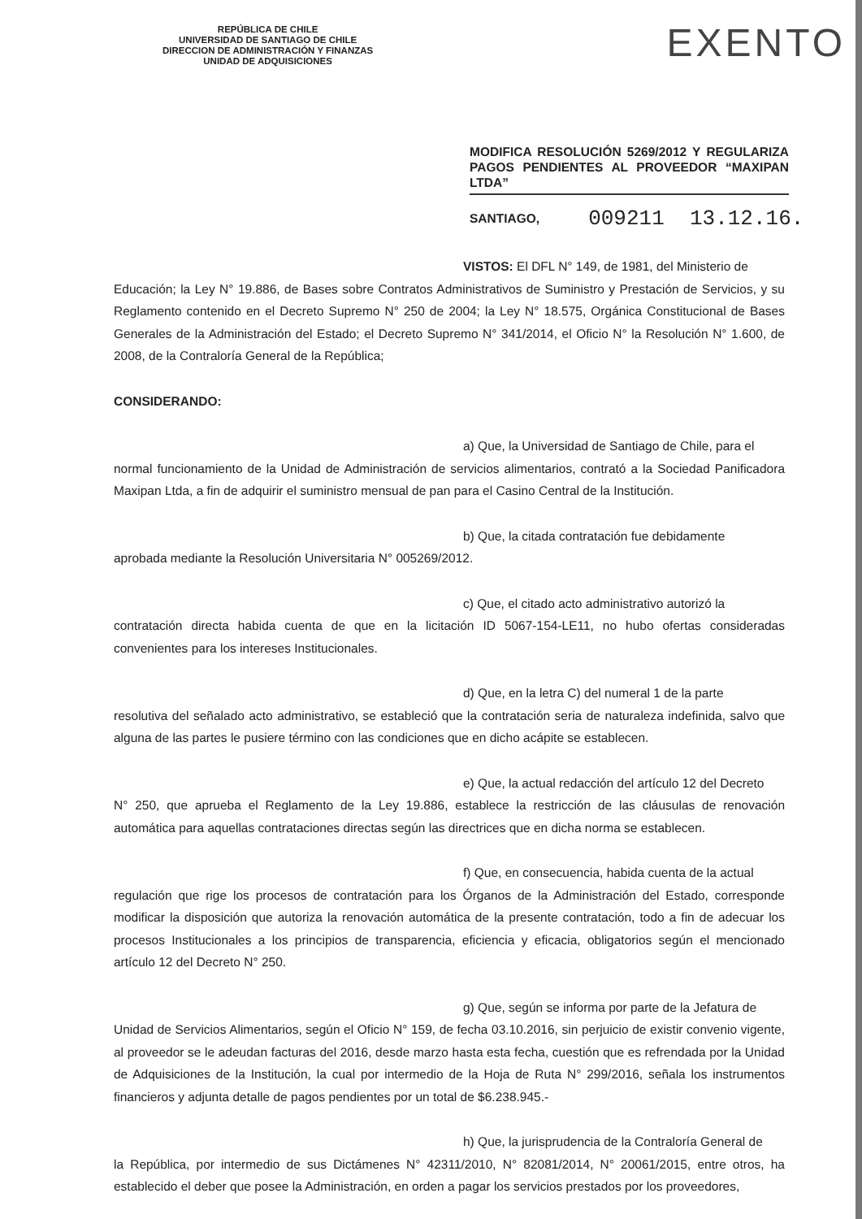REPÚBLICA DE CHILE
UNIVERSIDAD DE SANTIAGO DE CHILE
DIRECCION DE ADMINISTRACIÓN Y FINANZAS
UNIDAD DE ADQUISICIONES
EXENTO
MODIFICA RESOLUCIÓN 5269/2012 Y REGULARIZA PAGOS PENDIENTES AL PROVEEDOR “MAXIPAN LTDA”
SANTIAGO, 009211 13.12.16.
VISTOS: El DFL N° 149, de 1981, del Ministerio de
Educación; la Ley N° 19.886, de Bases sobre Contratos Administrativos de Suministro y Prestación de Servicios, y su Reglamento contenido en el Decreto Supremo N° 250 de 2004; la Ley N° 18.575, Orgánica Constitucional de Bases Generales de la Administración del Estado; el Decreto Supremo N° 341/2014, el Oficio N° la Resolución N° 1.600, de 2008, de la Contraloría General de la República;
CONSIDERANDO:
a) Que, la Universidad de Santiago de Chile, para el
normal funcionamiento de la Unidad de Administración de servicios alimentarios, contrató a la Sociedad Panificadora Maxipan Ltda, a fin de adquirir el suministro mensual de pan para el Casino Central de la Institución.
b) Que, la citada contratación fue debidamente
aprobada mediante la Resolución Universitaria N° 005269/2012.
c) Que, el citado acto administrativo autorizó la
contratación directa habida cuenta de que en la licitación ID 5067-154-LE11, no hubo ofertas consideradas convenientes para los intereses Institucionales.
d) Que, en la letra C) del numeral 1 de la parte
resolutiva del señalado acto administrativo, se estableció que la contratación seria de naturaleza indefinida, salvo que alguna de las partes le pusiere término con las condiciones que en dicho acápite se establecen.
e) Que, la actual redacción del artículo 12 del Decreto
N° 250, que aprueba el Reglamento de la Ley 19.886, establece la restricción de las cláusulas de renovación automática para aquellas contrataciones directas según las directrices que en dicha norma se establecen.
f) Que, en consecuencia, habida cuenta de la actual
regulación que rige los procesos de contratación para los Órganos de la Administración del Estado, corresponde modificar la disposición que autoriza la renovación automática de la presente contratación, todo a fin de adecuar los procesos Institucionales a los principios de transparencia, eficiencia y eficacia, obligatorios según el mencionado artículo 12 del Decreto N° 250.
g) Que, según se informa por parte de la Jefatura de
Unidad de Servicios Alimentarios, según el Oficio N° 159, de fecha 03.10.2016, sin perjuicio de existir convenio vigente, al proveedor se le adeudan facturas del 2016, desde marzo hasta esta fecha, cuestión que es refrendada por la Unidad de Adquisiciones de la Institución, la cual por intermedio de la Hoja de Ruta N° 299/2016, señala los instrumentos financieros y adjunta detalle de pagos pendientes por un total de $6.238.945.-
h) Que, la jurisprudencia de la Contraloría General de
la República, por intermedio de sus Dictámenes N° 42311/2010, N° 82081/2014, N° 20061/2015, entre otros, ha establecido el deber que posee la Administración, en orden a pagar los servicios prestados por los proveedores,